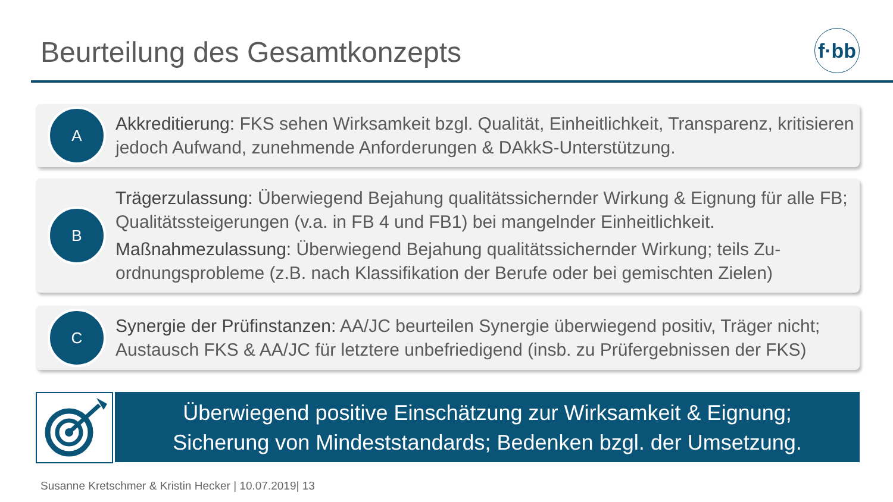Beurteilung des Gesamtkonzepts
f·bb
A
Akkreditierung: FKS sehen Wirksamkeit bzgl. Qualität, Einheitlichkeit, Transparenz, kritisieren jedoch Aufwand, zunehmende Anforderungen & DAkkS-Unterstützung.
B
Trägerzulassung: Überwiegend Bejahung qualitätssichernder Wirkung & Eignung für alle FB; Qualitätssteigerungen (v.a. in FB 4 und FB1) bei mangelnder Einheitlichkeit.
Maßnahmezulassung: Überwiegend Bejahung qualitätssichernder Wirkung; teils Zu-ordnungsprobleme (z.B. nach Klassifikation der Berufe oder bei gemischten Zielen)
C
Synergie der Prüfinstanzen: AA/JC beurteilen Synergie überwiegend positiv, Träger nicht; Austausch FKS & AA/JC für letztere unbefriedigend (insb. zu Prüfergebnissen der FKS)
Überwiegend positive Einschätzung zur Wirksamkeit & Eignung;
Sicherung von Mindeststandards; Bedenken bzgl. der Umsetzung.
Susanne Kretschmer & Kristin Hecker | 10.07.2019| 13